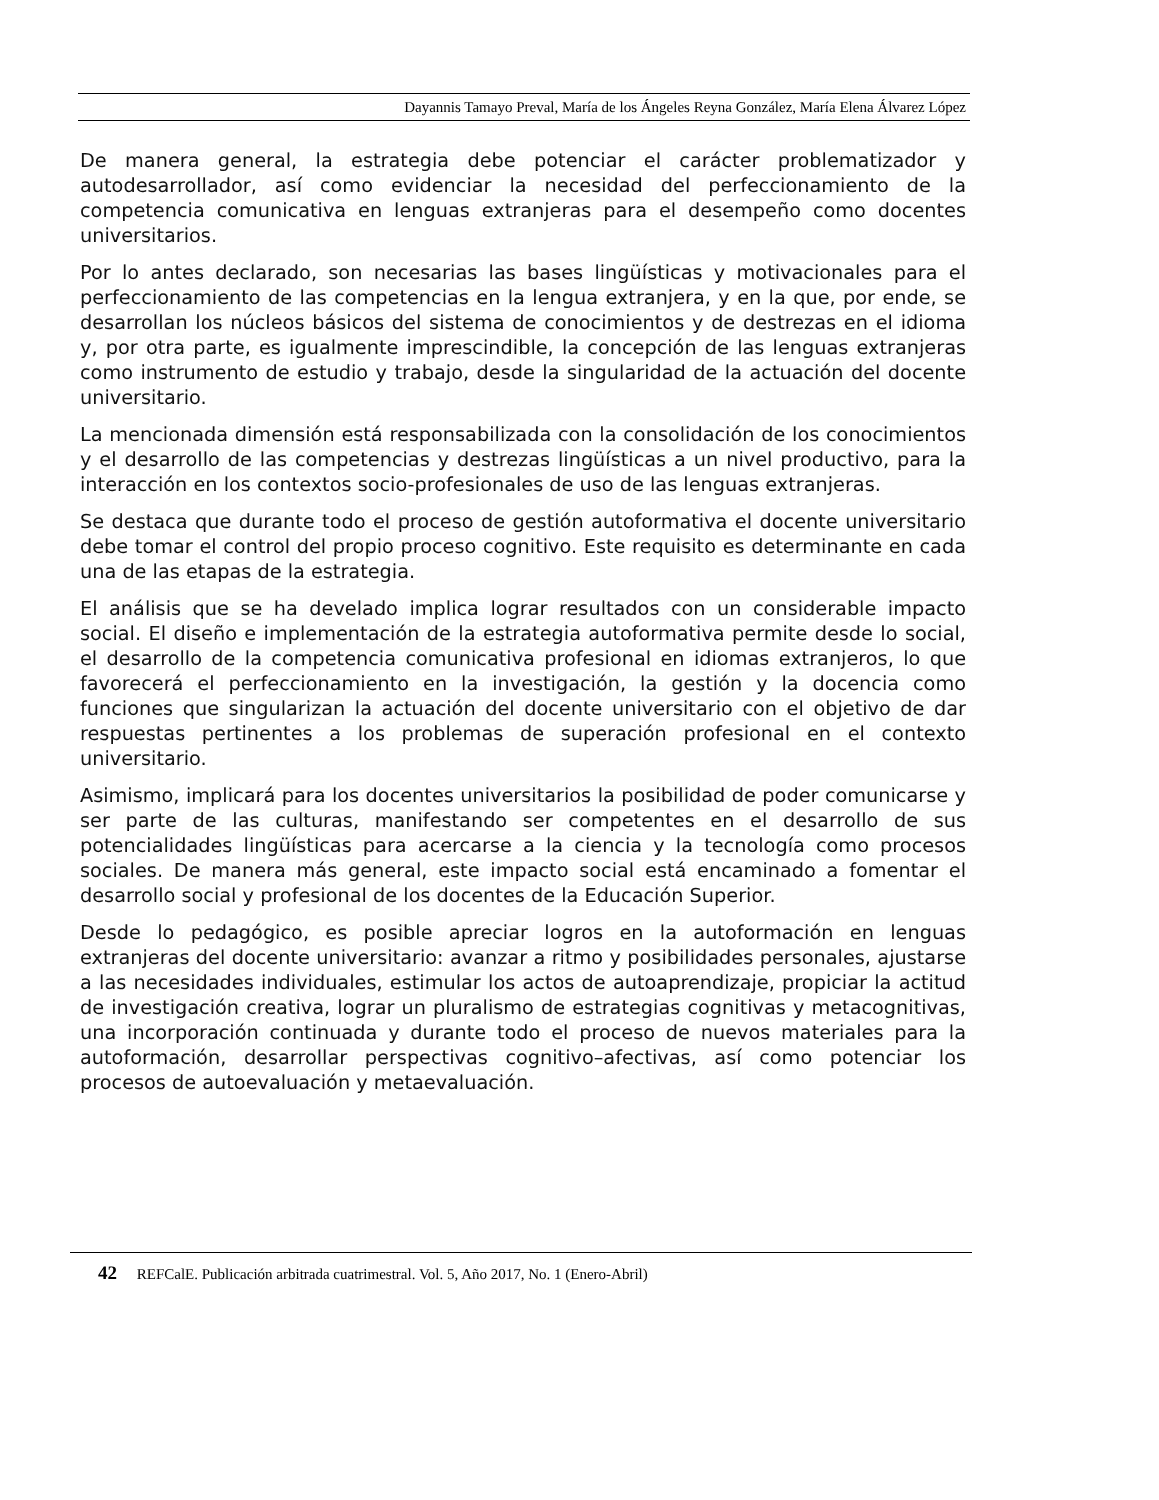Dayannis Tamayo Preval, María de los Ángeles Reyna González, María Elena Álvarez López
De manera general, la estrategia debe potenciar el carácter problematizador y autodesarrollador, así como evidenciar la necesidad del perfeccionamiento de la competencia comunicativa en lenguas extranjeras para el desempeño como docentes universitarios.
Por lo antes declarado, son necesarias las bases lingüísticas y motivacionales para el perfeccionamiento de las competencias en la lengua extranjera, y en la que, por ende, se desarrollan los núcleos básicos del sistema de conocimientos y de destrezas en el idioma y, por otra parte, es igualmente imprescindible, la concepción de las lenguas extranjeras como instrumento de estudio y trabajo, desde la singularidad de la actuación del docente universitario.
La mencionada dimensión está responsabilizada con la consolidación de los conocimientos y el desarrollo de las competencias y destrezas lingüísticas a un nivel productivo, para la interacción en los contextos socio-profesionales de uso de las lenguas extranjeras.
Se destaca que durante todo el proceso de gestión autoformativa el docente universitario debe tomar el control del propio proceso cognitivo. Este requisito es determinante en cada una de las etapas de la estrategia.
El análisis que se ha develado implica lograr resultados con un considerable impacto social. El diseño e implementación de la estrategia autoformativa permite desde lo social, el desarrollo de la competencia comunicativa profesional en idiomas extranjeros, lo que favorecerá el perfeccionamiento en la investigación, la gestión y la docencia como funciones que singularizan la actuación del docente universitario con el objetivo de dar respuestas pertinentes a los problemas de superación profesional en el contexto universitario.
Asimismo, implicará para los docentes universitarios la posibilidad de poder comunicarse y ser parte de las culturas, manifestando ser competentes en el desarrollo de sus potencialidades lingüísticas para acercarse a la ciencia y la tecnología como procesos sociales. De manera más general, este impacto social está encaminado a fomentar el desarrollo social y profesional de los docentes de la Educación Superior.
Desde lo pedagógico, es posible apreciar logros en la autoformación en lenguas extranjeras del docente universitario: avanzar a ritmo y posibilidades personales, ajustarse a las necesidades individuales, estimular los actos de autoaprendizaje, propiciar la actitud de investigación creativa, lograr un pluralismo de estrategias cognitivas y metacognitivas, una incorporación continuada y durante todo el proceso de nuevos materiales para la autoformación, desarrollar perspectivas cognitivo–afectivas, así como potenciar los procesos de autoevaluación y metaevaluación.
42 REFCalE. Publicación arbitrada cuatrimestral. Vol. 5, Año 2017, No. 1 (Enero-Abril)